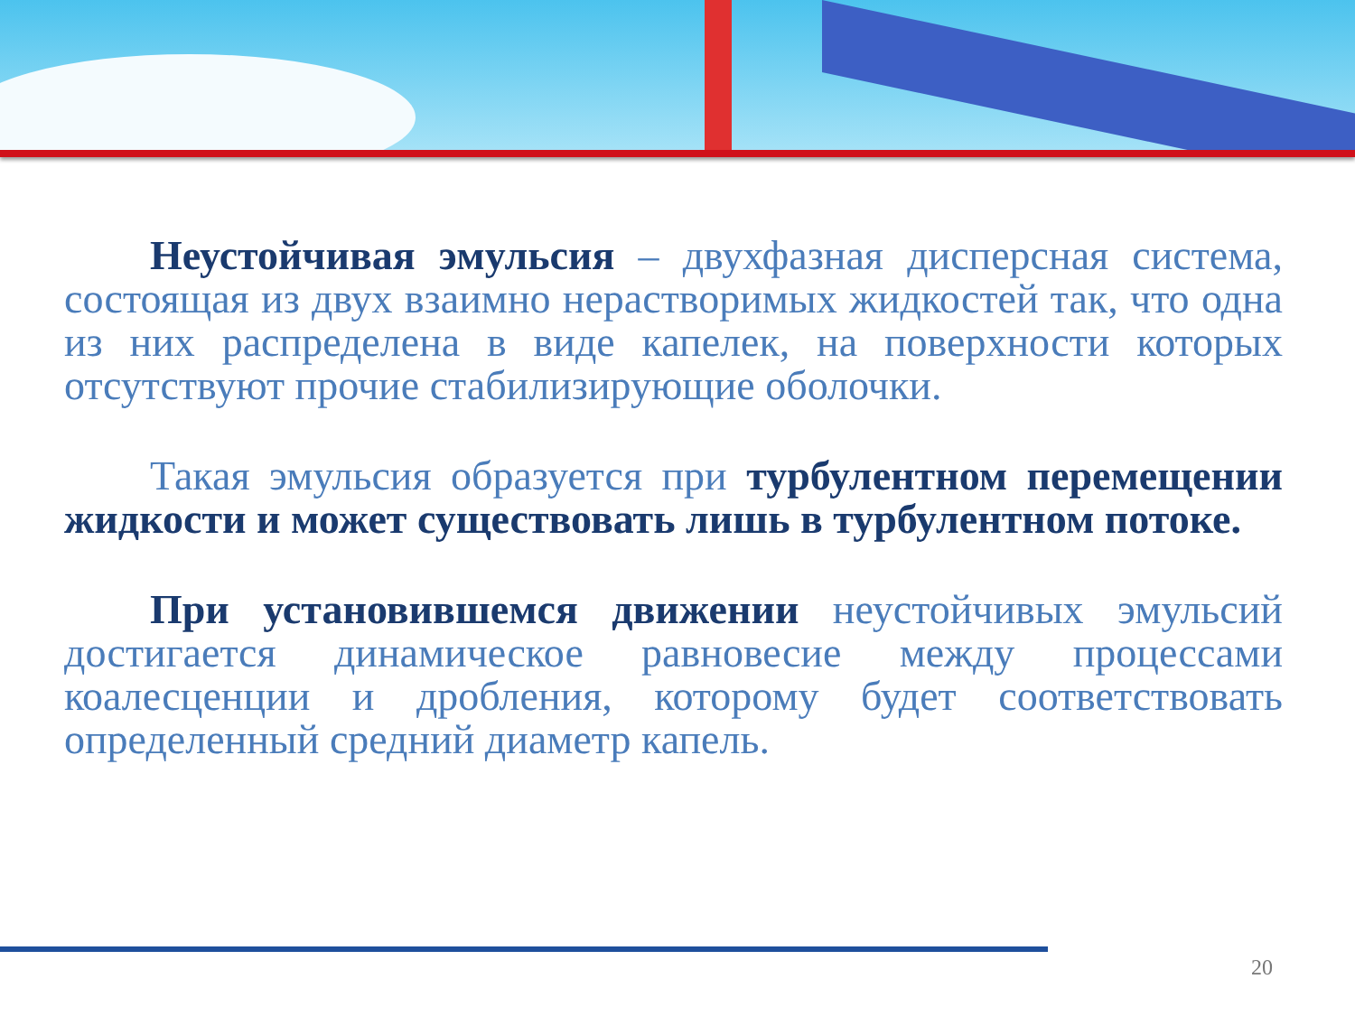Неустойчивая эмульсия – двухфазная дисперсная система, состоящая из двух взаимно нерастворимых жидкостей так, что одна из них распределена в виде капелек, на поверхности которых отсутствуют прочие стабилизирующие оболочки.
Такая эмульсия образуется при турбулентном перемещении жидкости и может существовать лишь в турбулентном потоке.
При установившемся движении неустойчивых эмульсий достигается динамическое равновесие между процессами коалесценции и дробления, которому будет соответствовать определенный средний диаметр капель.
20